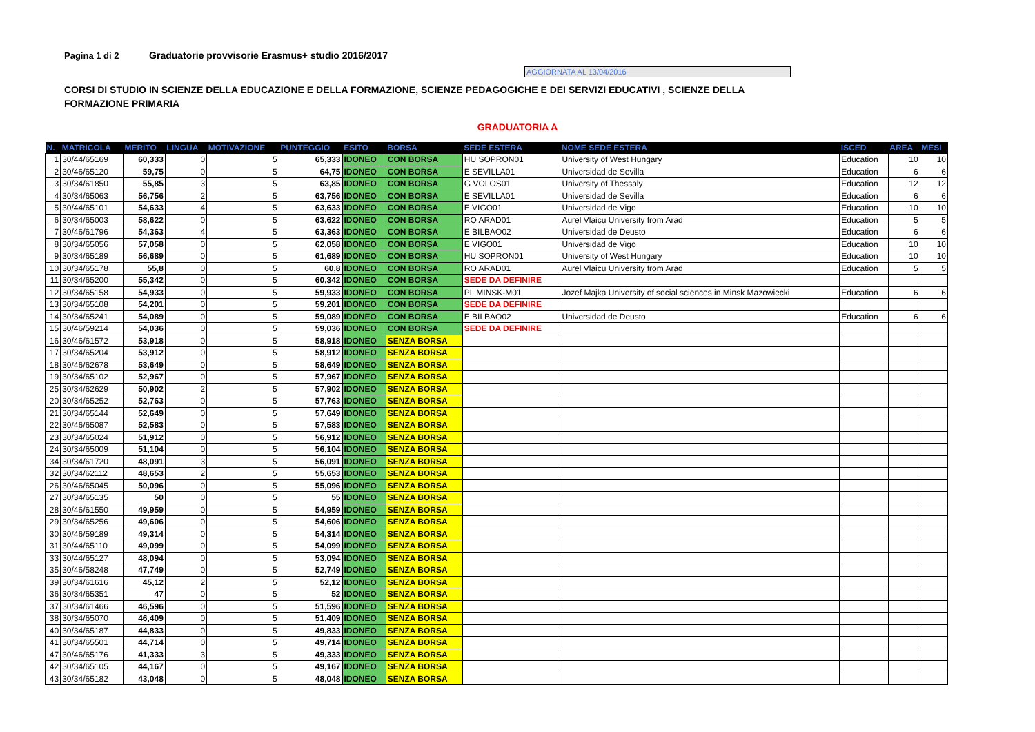Pagina 1 di 2 Graduatorie provvisorie Erasmus+ studio 2016/2017
AGGIORNATA AL 13/04/2016
CORSI DI STUDIO IN SCIENZE DELLA EDUCAZIONE E DELLA FORMAZIONE, SCIENZE PEDAGOGICHE E DEI SERVIZI EDUCATIVI , SCIENZE DELLA FORMAZIONE PRIMARIA
GRADUATORIA A
| N. | MATRICOLA | MERITO | LINGUA | MOTIVAZIONE | PUNTEGGIO | ESITO | BORSA | SEDE ESTERA | NOME SEDE ESTERA | ISCED | AREA | MESI |
| --- | --- | --- | --- | --- | --- | --- | --- | --- | --- | --- | --- | --- |
| 1 | 30/44/65169 | 60,333 | 0 | 5 | 65,333 | IDONEO | CON BORSA | HU SOPRON01 | University of West Hungary | Education | 10 | 10 |
| 2 | 30/46/65120 | 59,75 | 0 | 5 | 64,75 | IDONEO | CON BORSA | E SEVILLA01 | Universidad de Sevilla | Education | 6 | 6 |
| 3 | 30/34/61850 | 55,85 | 3 | 5 | 63,85 | IDONEO | CON BORSA | G VOLOS01 | University of Thessaly | Education | 12 | 12 |
| 4 | 30/34/65063 | 56,756 | 2 | 5 | 63,756 | IDONEO | CON BORSA | E SEVILLA01 | Universidad de Sevilla | Education | 6 | 6 |
| 5 | 30/44/65101 | 54,633 | 4 | 5 | 63,633 | IDONEO | CON BORSA | E VIGO01 | Universidad de Vigo | Education | 10 | 10 |
| 6 | 30/34/65003 | 58,622 | 0 | 5 | 63,622 | IDONEO | CON BORSA | RO ARAD01 | Aurel Vlaicu University from Arad | Education | 5 | 5 |
| 7 | 30/46/61796 | 54,363 | 4 | 5 | 63,363 | IDONEO | CON BORSA | E BILBAO02 | Universidad de Deusto | Education | 6 | 6 |
| 8 | 30/34/65056 | 57,058 | 0 | 5 | 62,058 | IDONEO | CON BORSA | E VIGO01 | Universidad de Vigo | Education | 10 | 10 |
| 9 | 30/34/65189 | 56,689 | 0 | 5 | 61,689 | IDONEO | CON BORSA | HU SOPRON01 | University of West Hungary | Education | 10 | 10 |
| 10 | 30/34/65178 | 55,8 | 0 | 5 | 60,8 | IDONEO | CON BORSA | RO ARAD01 | Aurel Vlaicu University from Arad | Education | 5 | 5 |
| 11 | 30/34/65200 | 55,342 | 0 | 5 | 60,342 | IDONEO | CON BORSA | SEDE DA DEFINIRE | | | | |
| 12 | 30/34/65158 | 54,933 | 0 | 5 | 59,933 | IDONEO | CON BORSA | PL MINSK-M01 | Jozef Majka University of social sciences in Minsk Mazowiecki | Education | 6 | 6 |
| 13 | 30/34/65108 | 54,201 | 0 | 5 | 59,201 | IDONEO | CON BORSA | SEDE DA DEFINIRE | | | | |
| 14 | 30/34/65241 | 54,089 | 0 | 5 | 59,089 | IDONEO | CON BORSA | E BILBAO02 | Universidad de Deusto | Education | 6 | 6 |
| 15 | 30/46/59214 | 54,036 | 0 | 5 | 59,036 | IDONEO | CON BORSA | SEDE DA DEFINIRE | | | | |
| 16 | 30/46/61572 | 53,918 | 0 | 5 | 58,918 | IDONEO | SENZA BORSA | | | | | |
| 17 | 30/34/65204 | 53,912 | 0 | 5 | 58,912 | IDONEO | SENZA BORSA | | | | | |
| 18 | 30/46/62678 | 53,649 | 0 | 5 | 58,649 | IDONEO | SENZA BORSA | | | | | |
| 19 | 30/34/65102 | 52,967 | 0 | 5 | 57,967 | IDONEO | SENZA BORSA | | | | | |
| 25 | 30/34/62629 | 50,902 | 2 | 5 | 57,902 | IDONEO | SENZA BORSA | | | | | |
| 20 | 30/34/65252 | 52,763 | 0 | 5 | 57,763 | IDONEO | SENZA BORSA | | | | | |
| 21 | 30/34/65144 | 52,649 | 0 | 5 | 57,649 | IDONEO | SENZA BORSA | | | | | |
| 22 | 30/46/65087 | 52,583 | 0 | 5 | 57,583 | IDONEO | SENZA BORSA | | | | | |
| 23 | 30/34/65024 | 51,912 | 0 | 5 | 56,912 | IDONEO | SENZA BORSA | | | | | |
| 24 | 30/34/65009 | 51,104 | 0 | 5 | 56,104 | IDONEO | SENZA BORSA | | | | | |
| 34 | 30/34/61720 | 48,091 | 3 | 5 | 56,091 | IDONEO | SENZA BORSA | | | | | |
| 32 | 30/34/62112 | 48,653 | 2 | 5 | 55,653 | IDONEO | SENZA BORSA | | | | | |
| 26 | 30/46/65045 | 50,096 | 0 | 5 | 55,096 | IDONEO | SENZA BORSA | | | | | |
| 27 | 30/34/65135 | 50 | 0 | 5 | 55 | IDONEO | SENZA BORSA | | | | | |
| 28 | 30/46/61550 | 49,959 | 0 | 5 | 54,959 | IDONEO | SENZA BORSA | | | | | |
| 29 | 30/34/65256 | 49,606 | 0 | 5 | 54,606 | IDONEO | SENZA BORSA | | | | | |
| 30 | 30/46/59189 | 49,314 | 0 | 5 | 54,314 | IDONEO | SENZA BORSA | | | | | |
| 31 | 30/44/65110 | 49,099 | 0 | 5 | 54,099 | IDONEO | SENZA BORSA | | | | | |
| 33 | 30/44/65127 | 48,094 | 0 | 5 | 53,094 | IDONEO | SENZA BORSA | | | | | |
| 35 | 30/46/58248 | 47,749 | 0 | 5 | 52,749 | IDONEO | SENZA BORSA | | | | | |
| 39 | 30/34/61616 | 45,12 | 2 | 5 | 52,12 | IDONEO | SENZA BORSA | | | | | |
| 36 | 30/34/65351 | 47 | 0 | 5 | 52 | IDONEO | SENZA BORSA | | | | | |
| 37 | 30/34/61466 | 46,596 | 0 | 5 | 51,596 | IDONEO | SENZA BORSA | | | | | |
| 38 | 30/34/65070 | 46,409 | 0 | 5 | 51,409 | IDONEO | SENZA BORSA | | | | | |
| 40 | 30/34/65187 | 44,833 | 0 | 5 | 49,833 | IDONEO | SENZA BORSA | | | | | |
| 41 | 30/34/65501 | 44,714 | 0 | 5 | 49,714 | IDONEO | SENZA BORSA | | | | | |
| 47 | 30/46/65176 | 41,333 | 3 | 5 | 49,333 | IDONEO | SENZA BORSA | | | | | |
| 42 | 30/34/65105 | 44,167 | 0 | 5 | 49,167 | IDONEO | SENZA BORSA | | | | | |
| 43 | 30/34/65182 | 43,048 | 0 | 5 | 48,048 | IDONEO | SENZA BORSA | | | | | |